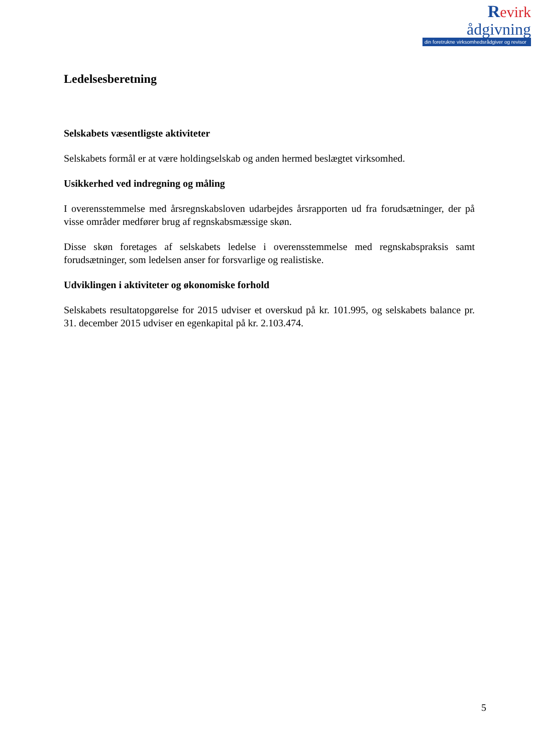Revirk
ådgivning
din foretrukne virksomhedsrådgiver og revisor
Ledelsesberetning
Selskabets væsentligste aktiviteter
Selskabets formål er at være holdingselskab og anden hermed beslægtet virksomhed.
Usikkerhed ved indregning og måling
I overensstemmelse med årsregnskabsloven udarbejdes årsrapporten ud fra forudsætninger, der på visse områder medfører brug af regnskabsmæssige skøn.
Disse skøn foretages af selskabets ledelse i overensstemmelse med regnskabspraksis samt forudsætninger, som ledelsen anser for forsvarlige og realistiske.
Udviklingen i aktiviteter og økonomiske forhold
Selskabets resultatopgørelse for 2015 udviser et overskud på kr. 101.995, og selskabets balance pr. 31. december 2015 udviser en egenkapital på kr. 2.103.474.
5